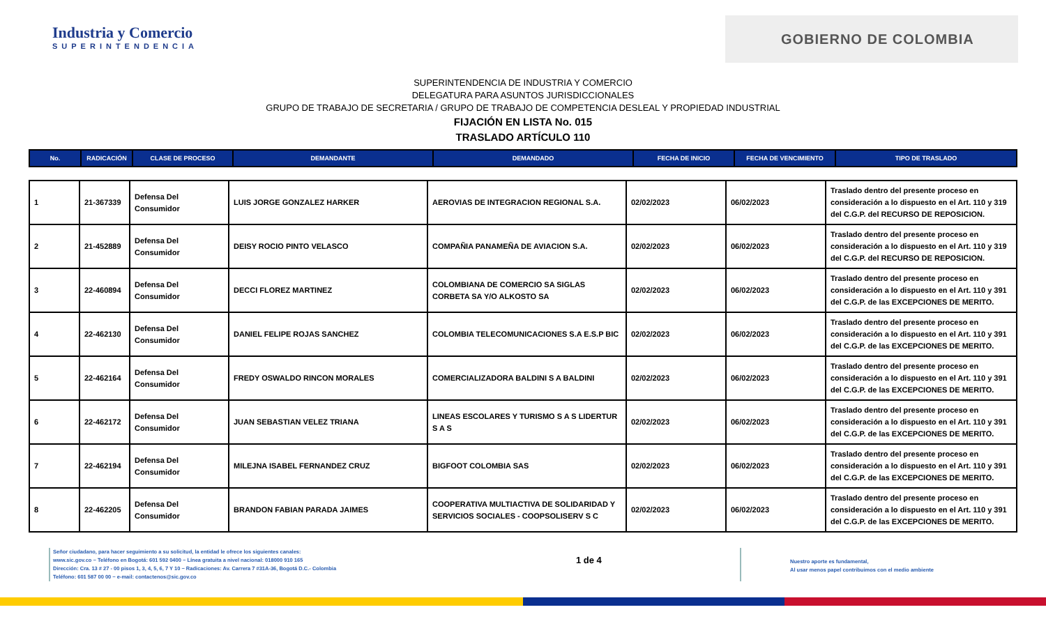Industria y Comercio
SUPERINTENDENCIA
GOBIERNO DE COLOMBIA
SUPERINTENDENCIA DE INDUSTRIA Y COMERCIO
DELEGATURA PARA ASUNTOS JURISDICCIONALES
GRUPO DE TRABAJO DE SECRETARIA / GRUPO DE TRABAJO DE COMPETENCIA DESLEAL Y PROPIEDAD INDUSTRIAL
FIJACIÓN EN LISTA No. 015
TRASLADO ARTÍCULO 110
| No. | RADICACIÓN | CLASE DE PROCESO | DEMANDANTE | DEMANDADO | FECHA DE INICIO | FECHA DE VENCIMIENTO | TIPO DE TRASLADO |
| 1 | 21-367339 | Defensa Del Consumidor | LUIS JORGE GONZALEZ HARKER | AEROVIAS DE INTEGRACION REGIONAL S.A. | 02/02/2023 | 06/02/2023 | Traslado dentro del presente proceso en consideración a lo dispuesto en el Art. 110 y 319 del C.G.P. del RECURSO DE REPOSICION. |
| 2 | 21-452889 | Defensa Del Consumidor | DEISY ROCIO PINTO VELASCO | COMPAÑIA PANAMEÑA DE AVIACION S.A. | 02/02/2023 | 06/02/2023 | Traslado dentro del presente proceso en consideración a lo dispuesto en el Art. 110 y 319 del C.G.P. del RECURSO DE REPOSICION. |
| 3 | 22-460894 | Defensa Del Consumidor | DECCI FLOREZ MARTINEZ | COLOMBIANA DE COMERCIO SA SIGLAS CORBETA SA Y/O ALKOSTO SA | 02/02/2023 | 06/02/2023 | Traslado dentro del presente proceso en consideración a lo dispuesto en el Art. 110 y 391 del C.G.P. de las EXCEPCIONES DE MERITO. |
| 4 | 22-462130 | Defensa Del Consumidor | DANIEL FELIPE ROJAS SANCHEZ | COLOMBIA TELECOMUNICACIONES S.A E.S.P BIC | 02/02/2023 | 06/02/2023 | Traslado dentro del presente proceso en consideración a lo dispuesto en el Art. 110 y 391 del C.G.P. de las EXCEPCIONES DE MERITO. |
| 5 | 22-462164 | Defensa Del Consumidor | FREDY OSWALDO RINCON MORALES | COMERCIALIZADORA BALDINI S A BALDINI | 02/02/2023 | 06/02/2023 | Traslado dentro del presente proceso en consideración a lo dispuesto en el Art. 110 y 391 del C.G.P. de las EXCEPCIONES DE MERITO. |
| 6 | 22-462172 | Defensa Del Consumidor | JUAN SEBASTIAN VELEZ TRIANA | LINEAS ESCOLARES Y TURISMO S A S LIDERTUR S A S | 02/02/2023 | 06/02/2023 | Traslado dentro del presente proceso en consideración a lo dispuesto en el Art. 110 y 391 del C.G.P. de las EXCEPCIONES DE MERITO. |
| 7 | 22-462194 | Defensa Del Consumidor | MILEJNA ISABEL FERNANDEZ CRUZ | BIGFOOT COLOMBIA SAS | 02/02/2023 | 06/02/2023 | Traslado dentro del presente proceso en consideración a lo dispuesto en el Art. 110 y 391 del C.G.P. de las EXCEPCIONES DE MERITO. |
| 8 | 22-462205 | Defensa Del Consumidor | BRANDON FABIAN PARADA JAIMES | COOPERATIVA MULTIACTIVA DE SOLIDARIDAD Y SERVICIOS SOCIALES - COOPSOLISERV S C | 02/02/2023 | 06/02/2023 | Traslado dentro del presente proceso en consideración a lo dispuesto en el Art. 110 y 391 del C.G.P. de las EXCEPCIONES DE MERITO. |
Señor ciudadano, para hacer seguimiento a su solicitud, la entidad le ofrece los siguientes canales:
www.sic.gov.co ~ Teléfono en Bogotá: 601 592 0400 ~ Línea gratuita a nivel nacional: 018000 910 165
Dirección: Cra. 13 # 27 - 00 pisos 1, 3, 4, 5, 6, 7 Y 10 ~ Radicaciones: Av. Carrera 7 #31A-36, Bogotá D.C.- Colombia
Teléfono: 601 587 00 00 ~ e-mail: contactenos@sic.gov.co
1 de 4
Nuestro aporte es fundamental,
Al usar menos papel contribuimos con el medio ambiente